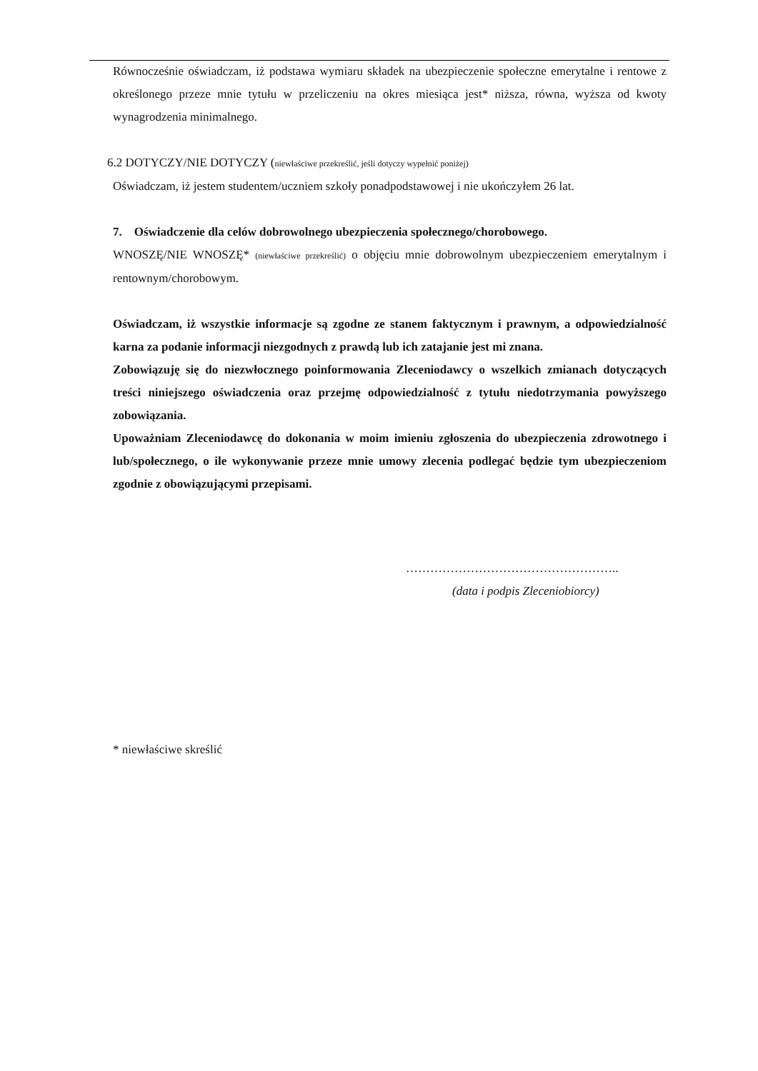Równocześnie oświadczam, iż podstawa wymiaru składek na ubezpieczenie społeczne emerytalne i rentowe z określonego przeze mnie tytułu w przeliczeniu na okres miesiąca jest* niższa, równa, wyższa od kwoty wynagrodzenia minimalnego.
6.2 DOTYCZY/NIE DOTYCZY (niewłaściwe przekreślić, jeśli dotyczy wypełnić poniżej)
Oświadczam, iż jestem studentem/uczniem szkoły ponadpodstawowej i nie ukończyłem 26 lat.
7. Oświadczenie dla celów dobrowolnego ubezpieczenia społecznego/chorobowego.
WNOSZĘ/NIE WNOSZĘ* (niewłaściwe przekreślić) o objęciu mnie dobrowolnym ubezpieczeniem emerytalnym i rentownym/chorobowym.
Oświadczam, iż wszystkie informacje są zgodne ze stanem faktycznym i prawnym, a odpowiedzialność karna za podanie informacji niezgodnych z prawdą lub ich zatajanie jest mi znana.
Zobowiązuję się do niezwłocznego poinformowania Zleceniodawcy o wszelkich zmianach dotyczących treści niniejszego oświadczenia oraz przejmę odpowiedzialność z tytułu niedotrzymania powyższego zobowiązania.
Upoważniam Zleceniodawcę do dokonania w moim imieniu zgłoszenia do ubezpieczenia zdrowotnego i lub/społecznego, o ile wykonywanie przeze mnie umowy zlecenia podlegać będzie tym ubezpieczeniom zgodnie z obowiązującymi przepisami.
……………………………………………..
(data i podpis Zleceniobiorcy)
* niewłaściwe skreślić